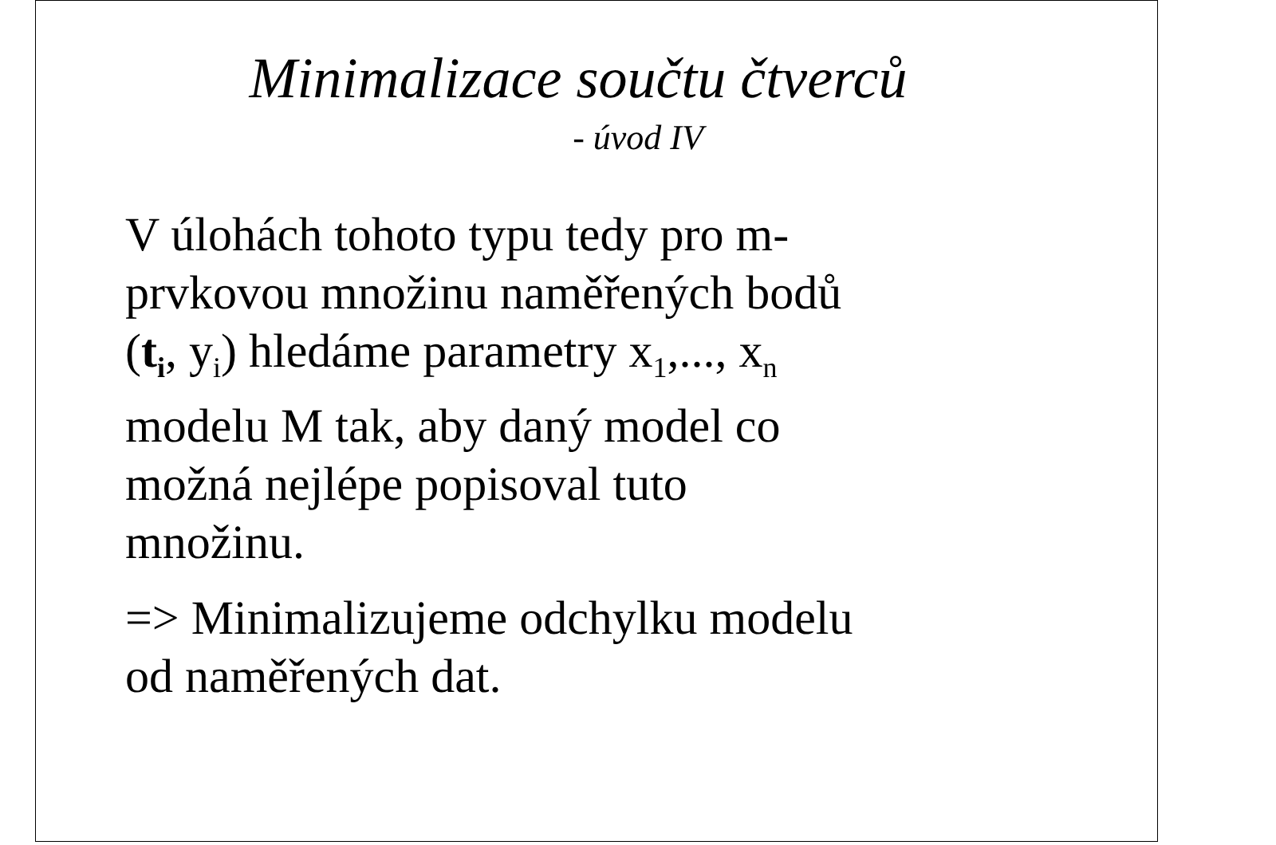Minimalizace součtu čtverců
- úvod IV
V úlohách tohoto typu tedy pro m-
prvkovou množinu naměřených bodů
(t<sub>i</sub>, y<sub>i</sub>) hledáme parametry x<sub>1</sub>,..., x<sub>n</sub>
modelu M tak, aby daný model co
možná nejlépe popisoval tuto
množinu.
=> Minimalizujeme odchylku modelu
od naměřených dat.